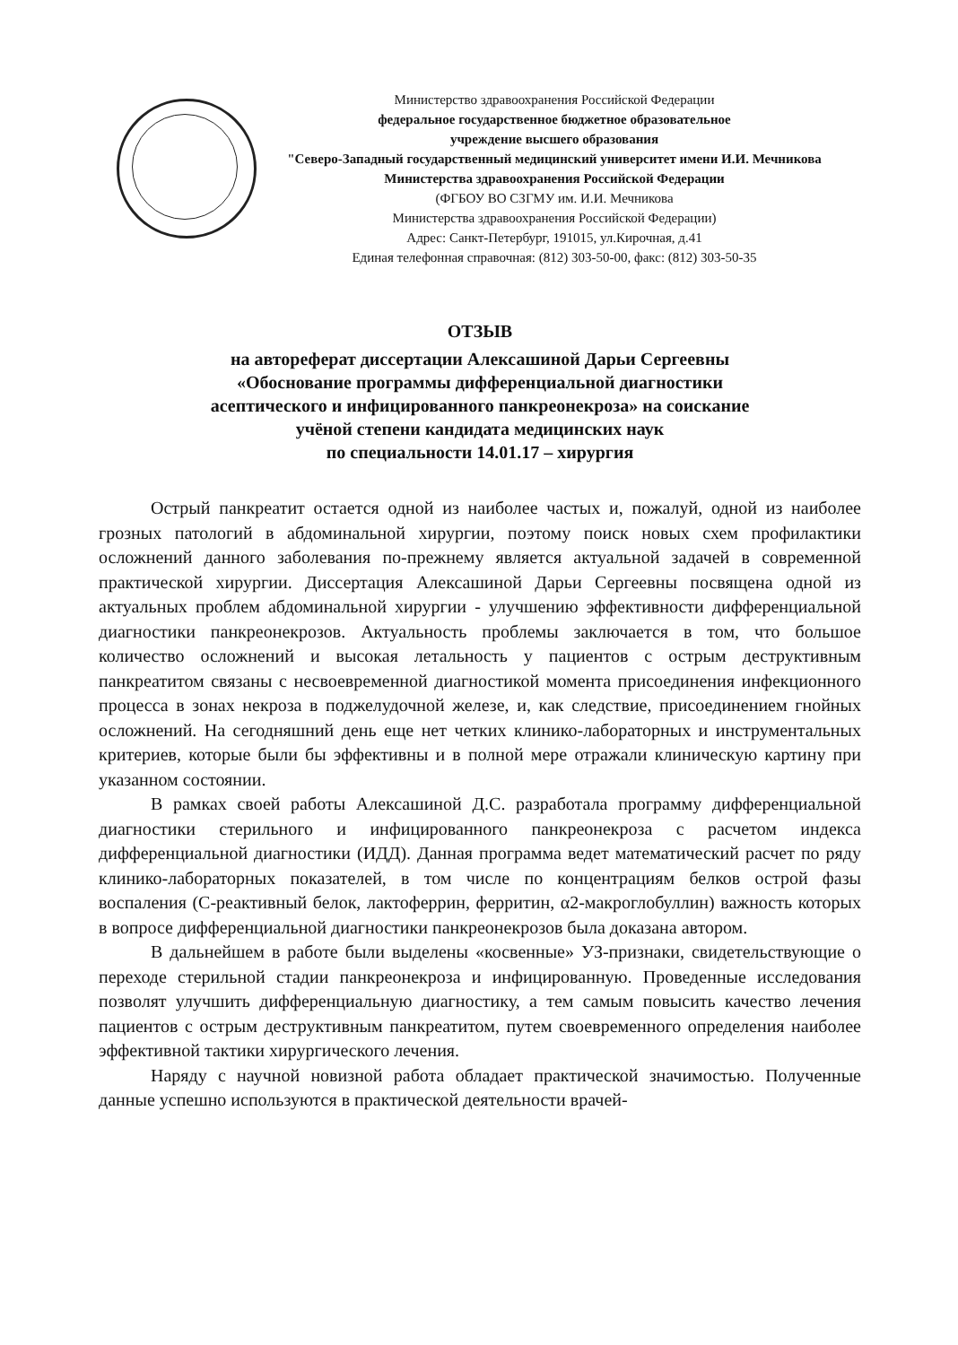Министерство здравоохранения Российской Федерации
федеральное государственное бюджетное образовательное
учреждение высшего образования
"Северо-Западный государственный медицинский университет имени И.И. Мечникова
Министерства здравоохранения Российской Федерации
(ФГБОУ ВО СЗГМУ им. И.И. Мечникова
Министерства здравоохранения Российской Федерации)
Адрес: Санкт-Петербург, 191015, ул.Кирочная, д.41
Единая телефонная справочная: (812) 303-50-00, факс: (812) 303-50-35
ОТЗЫВ
на автореферат диссертации Алексашиной Дарьи Сергеевны
«Обоснование программы дифференциальной диагностики
асептического и инфицированного панкреонекроза» на соискание
учёной степени кандидата медицинских наук
по специальности 14.01.17 – хирургия
Острый панкреатит остается одной из наиболее частых и, пожалуй, одной из наиболее грозных патологий в абдоминальной хирургии, поэтому поиск новых схем профилактики осложнений данного заболевания по-прежнему является актуальной задачей в современной практической хирургии. Диссертация Алексашиной Дарьи Сергеевны посвящена одной из актуальных проблем абдоминальной хирургии - улучшению эффективности дифференциальной диагностики панкреонекрозов. Актуальность проблемы заключается в том, что большое количество осложнений и высокая летальность у пациентов с острым деструктивным панкреатитом связаны с несвоевременной диагностикой момента присоединения инфекционного процесса в зонах некроза в поджелудочной железе, и, как следствие, присоединением гнойных осложнений. На сегодняшний день еще нет четких клинико-лабораторных и инструментальных критериев, которые были бы эффективны и в полной мере отражали клиническую картину при указанном состоянии.
В рамках своей работы Алексашиной Д.С. разработала программу дифференциальной диагностики стерильного и инфицированного панкреонекроза с расчетом индекса дифференциальной диагностики (ИДД). Данная программа ведет математический расчет по ряду клинико-лабораторных показателей, в том числе по концентрациям белков острой фазы воспаления (С-реактивный белок, лактоферрин, ферритин, α2-макроглобуллин) важность которых в вопросе дифференциальной диагностики панкреонекрозов была доказана автором.
В дальнейшем в работе были выделены «косвенные» УЗ-признаки, свидетельствующие о переходе стерильной стадии панкреонекроза и инфицированную. Проведенные исследования позволят улучшить дифференциальную диагностику, а тем самым повысить качество лечения пациентов с острым деструктивным панкреатитом, путем своевременного определения наиболее эффективной тактики хирургического лечения.
Наряду с научной новизной работа обладает практической значимостью. Полученные данные успешно используются в практической деятельности врачей-